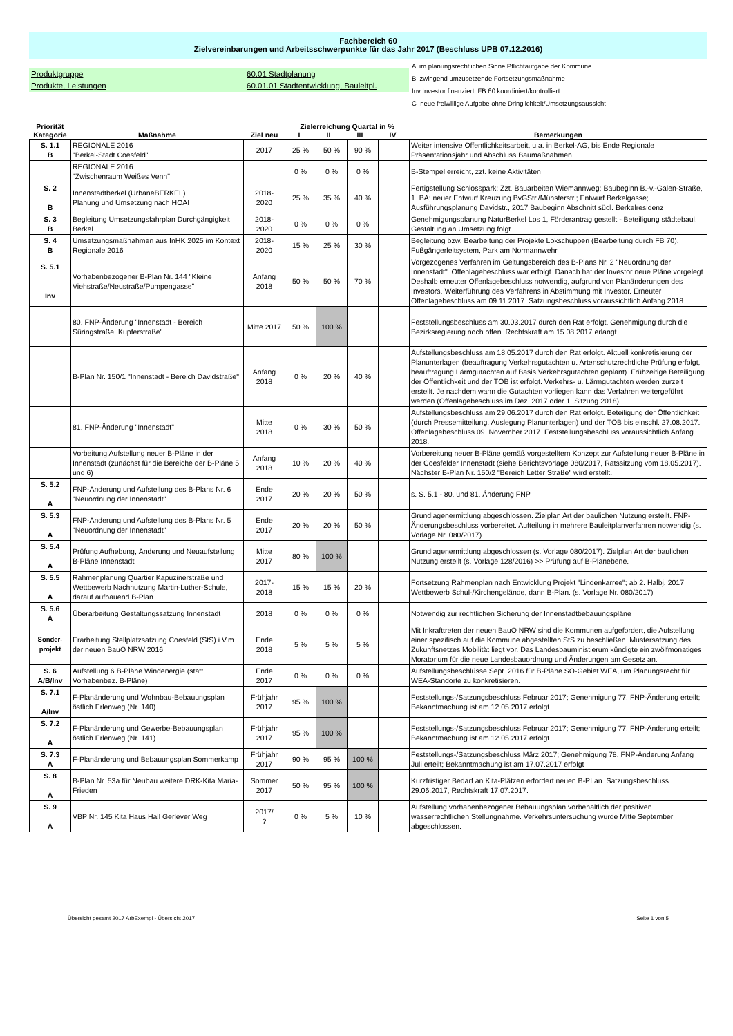Fachbereich 60
Zielvereinbarungen und Arbeitsschwerpunkte für das Jahr 2017 (Beschluss UPB 07.12.2016)
Produktgruppe 60.01 Stadtplanung
Produkte, Leistungen 60.01.01 Stadtentwicklung, Bauleitpl.
A im planungsrechtlichen Sinne Pflichtaufgabe der Kommune
B zwingend umzusetzende Fortsetzungsmaßnahme
Inv Investor finanziert, FB 60 koordiniert/kontrolliert
C neue freiwillige Aufgabe ohne Dringlichkeit/Umsetzungsaussicht
| Priorität Kategorie | Maßnahme | Ziel neu | Zielerreichung Quartal in % I II III IV | | | | Bemerkungen |
| --- | --- | --- | --- | --- | --- | --- | --- |
| S. 1.1 B | REGIONALE 2016 "Berkel-Stadt Coesfeld" | 2017 | 25 % | 50 % | 90 % | | Weiter intensive Öffentlichkeitsarbeit, u.a. in Berkel-AG, bis Ende Regionale Präsentationsjahr und Abschluss Baumaßnahmen. |
| | REGIONALE 2016 "Zwischenraum Weißes Venn" | | 0 % | 0 % | 0 % | | B-Stempel erreicht, zzt. keine Aktivitäten |
| S. 2 B | Innenstadtberkel (UrbaneBERKEL) Planung und Umsetzung nach HOAI | 2018- 2020 | 25 % | 35 % | 40 % | | Fertigstellung Schlosspark; Zzt. Bauarbeiten Wiemannweg; Baubeginn B.-v.-Galen-Straße, 1. BA; neuer Entwurf Kreuzung BvGStr./Münsterstr.; Entwurf Berkelgasse; Ausführungsplanung Davidstr., 2017 Baubeginn Abschnitt südl. Berkelresidenz |
| S. 3 B | Begleitung Umsetzungsfahrplan Durchgängigkeit Berkel | 2018- 2020 | 0 % | 0 % | 0 % | | Genehmigungsplanung NaturBerkel Los 1, Förderantrag gestellt - Beteiligung städtebaul. Gestaltung an Umsetzung folgt. |
| S. 4 B | Umsetzungsmaßnahmen aus InHK 2025 im Kontext Regionale 2016 | 2018- 2020 | 15 % | 25 % | 30 % | | Begleitung bzw. Bearbeitung der Projekte Lokschuppen (Bearbeitung durch FB 70), Fußgängerleitsystem, Park am Normannwehr |
| S. 5.1 Inv | Vorhabenbezogener B-Plan Nr. 144 "Kleine Viehstraße/Neustraße/Pumpengasse" | Anfang 2018 | 50 % | 50 % | 70 % | | Vorgezogenes Verfahren im Geltungsbereich des B-Plans Nr. 2 "Neuordnung der Innenstadt". Offenlagebeschluss war erfolgt. Danach hat der Investor neue Pläne vorgelegt. Deshalb erneuter Offenlagebeschluss notwendig, aufgrund von Planänderungen des Investors. Weiterführung des Verfahrens in Abstimmung mit Investor. Erneuter Offenlagebeschluss am 09.11.2017. Satzungsbeschluss voraussichtlich Anfang 2018. |
| | 80. FNP-Änderung "Innenstadt - Bereich Süringstraße, Kupferstraße" | Mitte 2017 | 50 % | 100 % | | | Feststellungsbeschluss am 30.03.2017 durch den Rat erfolgt. Genehmigung durch die Bezirksregierung noch offen. Rechtskraft am 15.08.2017 erlangt. |
| | B-Plan Nr. 150/1 "Innenstadt - Bereich Davidstraße" | Anfang 2018 | 0 % | 20 % | 40 % | | Aufstellungsbeschluss am 18.05.2017 durch den Rat erfolgt. Aktuell konkretisierung der Planunterlagen (beauftragung Verkehrsgutachten u. Artenschutzrechtliche Prüfung erfolgt, beauftragung Lärmgutachten auf Basis Verkehrsgutachten geplant). Frühzeitige Beteiligung der Öffentlichkeit und der TÖB ist erfolgt. Verkehrs- u. Lärmgutachten werden zurzeit erstellt. Je nachdem wann die Gutachten vorliegen kann das Verfahren weitergeführt werden (Offenlagebeschluss im Dez. 2017 oder 1. Sitzung 2018). |
| | 81. FNP-Änderung "Innenstadt" | Mitte 2018 | 0 % | 30 % | 50 % | | Aufstellungsbeschluss am 29.06.2017 durch den Rat erfolgt. Beteiligung der Öffentlichkeit (durch Pressemitteilung, Auslegung Planunterlagen) und der TÖB bis einschl. 27.08.2017. Offenlagebeschluss 09. November 2017. Feststellungsbeschluss voraussichtlich Anfang 2018. |
| | Vorbeitung Aufstellung neuer B-Pläne in der Innenstadt (zunächst für die Bereiche der B-Pläne 5 und 6) | Anfang 2018 | 10 % | 20 % | 40 % | | Vorbereitung neuer B-Pläne gemäß vorgestelltem Konzept zur Aufstellung neuer B-Pläne in der Coesfelder Innenstadt (siehe Berichtsvorlage 080/2017, Ratssitzung vom 18.05.2017). Nächster B-Plan Nr. 150/2 "Bereich Letter Straße" wird erstellt. |
| S. 5.2 A | FNP-Änderung und Aufstellung des B-Plans Nr. 6 "Neuordnung der Innenstadt" | Ende 2017 | 20 % | 20 % | 50 % | | s. S. 5.1 - 80. und 81. Änderung FNP |
| S. 5.3 A | FNP-Änderung und Aufstellung des B-Plans Nr. 5 "Neuordnung der Innenstadt" | Ende 2017 | 20 % | 20 % | 50 % | | Grundlagenermittlung abgeschlossen. Zielplan Art der baulichen Nutzung erstellt. FNP-Änderungsbeschluss vorbereitet. Aufteilung in mehrere Bauleitplanverfahren notwendig (s. Vorlage Nr. 080/2017). |
| S. 5.4 A | Prüfung Aufhebung, Änderung und Neuaufstellung B-Pläne Innenstadt | Mitte 2017 | 80 % | 100 % | | | Grundlagenermittlung abgeschlossen (s. Vorlage 080/2017). Zielplan Art der baulichen Nutzung erstellt (s. Vorlage 128/2016) >> Prüfung auf B-Planebene. |
| S. 5.5 A | Rahmenplanung Quartier Kapuzinerstraße und Wettbewerb Nachnutzung Martin-Luther-Schule, darauf aufbauend B-Plan | 2017- 2018 | 15 % | 15 % | 20 % | | Fortsetzung Rahmenplan nach Entwicklung Projekt "Lindenkarree"; ab 2. Halbj. 2017 Wettbewerb Schul-/Kirchengelände, dann B-Plan. (s. Vorlage Nr. 080/2017) |
| S. 5.6 A | Überarbeitung Gestaltungssatzung Innenstadt | 2018 | 0 % | 0 % | 0 % | | Notwendig zur rechtlichen Sicherung der Innenstadtbebauungspläne |
| Sonder- projekt | Erarbeitung Stellplatzsatzung Coesfeld (StS) i.V.m. der neuen BauO NRW 2016 | Ende 2018 | 5 % | 5 % | 5 % | | Mit Inkrafttreten der neuen BauO NRW sind die Kommunen aufgefordert, die Aufstellung einer spezifisch auf die Kommune abgestellten StS zu beschließen. Mustersatzung des Zukunftsnetzes Mobilität liegt vor. Das Landesbauministierum kündigte ein zwölfmonatiges Moratorium für die neue Landesbauordnung und Änderungen am Gesetz an. |
| S. 6 A/B/Inv | Aufstellung 6 B-Pläne Windenergie (statt Vorhabenbez. B-Pläne) | Ende 2017 | 0 % | 0 % | 0 % | | Aufstellungsbeschlüsse Sept. 2016 für B-Pläne SO-Gebiet WEA, um Planungsrecht für WEA-Standorte zu konkretisieren. |
| S. 7.1 A/Inv | F-Planänderung und Wohnbau-Bebauungsplan östlich Erlenweg (Nr. 140) | Frühjahr 2017 | 95 % | 100 % | | | Feststellungs-/Satzungsbeschluss Februar 2017; Genehmigung 77. FNP-Änderung erteilt; Bekanntmachung ist am 12.05.2017 erfolgt |
| S. 7.2 A | F-Planänderung und Gewerbe-Bebauungsplan östlich Erlenweg (Nr. 141) | Frühjahr 2017 | 95 % | 100 % | | | Feststellungs-/Satzungsbeschluss Februar 2017; Genehmigung 77. FNP-Änderung erteilt; Bekanntmachung ist am 12.05.2017 erfolgt |
| S. 7.3 A | F-Planänderung und Bebauungsplan Sommerkamp | Frühjahr 2017 | 90 % | 95 % | 100 % | | Feststellungs-/Satzungsbeschluss März 2017; Genehmigung 78. FNP-Änderung Anfang Juli erteilt; Bekanntmachung ist am 17.07.2017 erfolgt |
| S. 8 A | B-Plan Nr. 53a für Neubau weitere DRK-Kita Maria-Frieden | Sommer 2017 | 50 % | 95 % | 100 % | | Kurzfristiger Bedarf an Kita-Plätzen erfordert neuen B-PLan. Satzungsbeschluss 29.06.2017, Rechtskraft 17.07.2017. |
| S. 9 A | VBP Nr. 145 Kita Haus Hall Gerlever Weg | 2017/ ? | 0 % | 5 % | 10 % | | Aufstellung vorhabenbezogener Bebauungsplan vorbehaltlich der positiven wasserrechtlichen Stellungnahme. Verkehrsuntersuchung wurde Mitte September abgeschlossen. |
Übersicht gesamt 2017 ArbExempl - Übersicht 2017 Seite 1 von 5